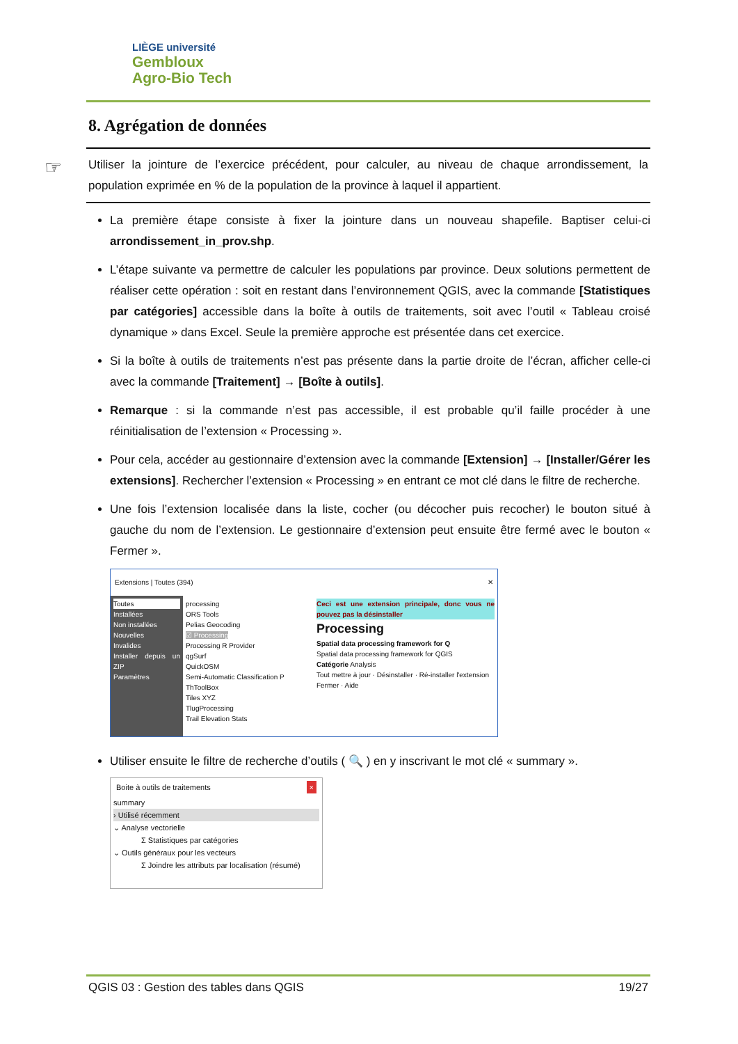LIÈGE université
Gembloux
Agro-Bio Tech
8. Agrégation de données
☞ Utiliser la jointure de l’exercice précédent, pour calculer, au niveau de chaque arrondissement, la population exprimée en % de la population de la province à laquel il appartient.
La première étape consiste à fixer la jointure dans un nouveau shapefile. Baptiser celui-ci arrondissement_in_prov.shp.
L’étape suivante va permettre de calculer les populations par province. Deux solutions permettent de réaliser cette opération : soit en restant dans l’environnement QGIS, avec la commande [Statistiques par catégories] accessible dans la boîte à outils de traitements, soit avec l’outil « Tableau croisé dynamique » dans Excel. Seule la première approche est présentée dans cet exercice.
Si la boîte à outils de traitements n’est pas présente dans la partie droite de l’écran, afficher celle-ci avec la commande [Traitement] → [Boîte à outils].
Remarque : si la commande n’est pas accessible, il est probable qu’il faille procéder à une réinitialisation de l’extension « Processing ».
Pour cela, accéder au gestionnaire d’extension avec la commande [Extension] → [Installer/Gérer les extensions]. Rechercher l’extension « Processing » en entrant ce mot clé dans le filtre de recherche.
Une fois l’extension localisée dans la liste, cocher (ou décocher puis recocher) le bouton situé à gauche du nom de l’extension. Le gestionnaire d’extension peut ensuite être fermé avec le bouton « Fermer ».
Extensions | Toutes (394) ✕
Toutes
Installées
Non installées
Nouvelles
Invalides
Installer depuis un ZIP
Paramètres
processing
ORS Tools
Pelias Geocoding
☑ Processing
Processing R Provider
qgSurf
QuickOSM
Semi-Automatic Classification P
ThToolBox
Tiles XYZ
TlugProcessing
Trail Elevation Stats
Ceci est une extension principale, donc vous ne pouvez pas la désinstaller
Processing
Spatial data processing framework for Q
Spatial data processing framework for QGIS
Catégorie Analysis
Tout mettre à jour · Désinstaller · Ré-installer l'extension
Fermer · Aide
Utiliser ensuite le filtre de recherche d’outils ( 🔍 ) en y inscrivant le mot clé « summary ».
Boite à outils de traitements ×
summary
› Utilisé récemment
⌄ Analyse vectorielle
Σ Statistiques par catégories
⌄ Outils généraux pour les vecteurs
Σ Joindre les attributs par localisation (résumé)
QGIS 03 : Gestion des tables dans QGIS 19/27